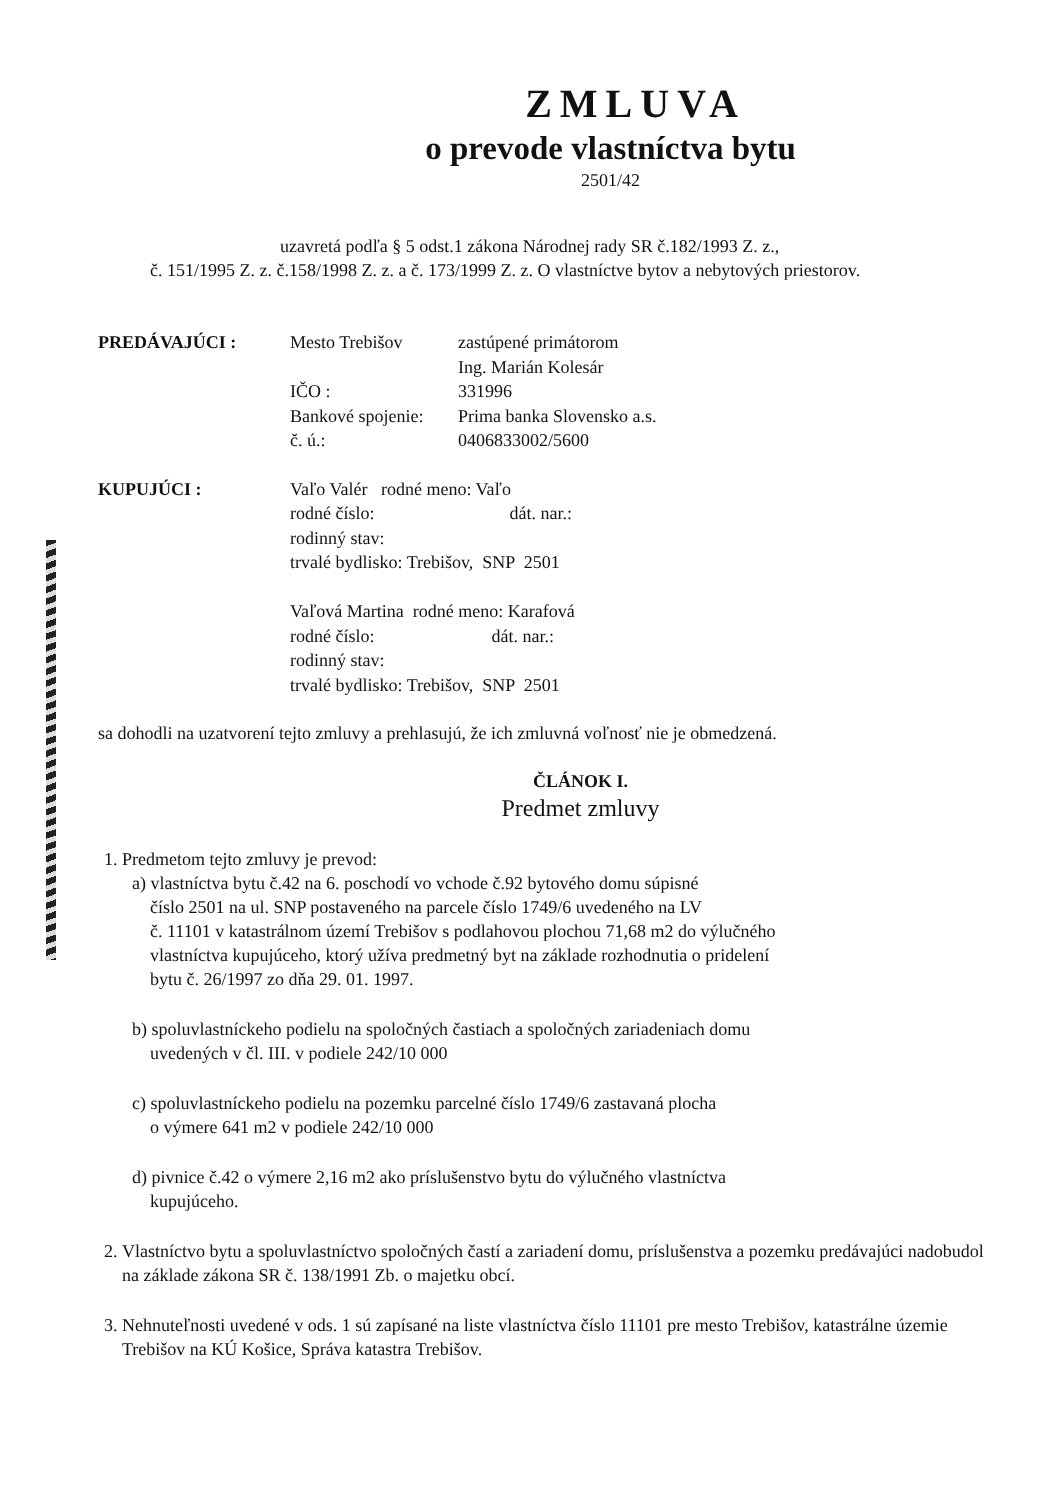ZMLUVA
o prevode vlastníctva bytu
2501/42
uzavretá podľa § 5 odst.1 zákona Národnej rady SR č.182/1993 Z. z.,
č. 151/1995 Z. z. č.158/1998 Z. z. a č. 173/1999 Z. z. O vlastníctve bytov a nebytových priestorov.
| PREDÁVAJÚCI : | Mesto Trebišov | zastúpené primátorom |
| | | Ing. Marián Kolesár |
| | IČO : | 331996 |
| | Bankové spojenie: | Prima banka Slovensko a.s. |
| | č. ú.: | 0406833002/5600 |
| KUPUJÚCI : | Vaľo Valér rodné meno: Vaľo rodné číslo: dát. nar.: rodinný stav: trvalé bydlisko: Trebišov, SNP 2501 Vaľová Martina rodné meno: Karafová rodné číslo: dát. nar.: rodinný stav: trvalé bydlisko: Trebišov, SNP 2501 | |
sa dohodli na uzatvorení tejto zmluvy a prehlasujú, že ich zmluvná voľnosť nie je obmedzená.
ČLÁNOK I.
Predmet zmluvy
1. Predmetom tejto zmluvy je prevod:
a) vlastníctva bytu č.42 na 6. poschodí vo vchode č.92 bytového domu súpisné
číslo 2501 na ul. SNP postaveného na parcele číslo 1749/6 uvedeného na LV
č. 11101 v katastrálnom území Trebišov s podlahovou plochou 71,68 m2 do výlučného
vlastníctva kupujúceho, ktorý užíva predmetný byt na základe rozhodnutia o pridelení
bytu č. 26/1997 zo dňa 29. 01. 1997.
b) spoluvlastníckeho podielu na spoločných častiach a spoločných zariadeniach domu
uvedených v čl. III. v podiele 242/10 000
c) spoluvlastníckeho podielu na pozemku parcelné číslo 1749/6 zastavaná plocha
o výmere 641 m2 v podiele 242/10 000
d) pivnice č.42 o výmere 2,16 m2 ako príslušenstvo bytu do výlučného vlastníctva
kupujúceho.
2. Vlastníctvo bytu a spoluvlastníctvo spoločných častí a zariadení domu, príslušenstva a pozemku predávajúci nadobudol na základe zákona SR č. 138/1991 Zb. o majetku obcí.
3. Nehnuteľnosti uvedené v ods. 1 sú zapísané na liste vlastníctva číslo 11101 pre mesto Trebišov, katastrálne územie Trebišov na KÚ Košice, Správa katastra Trebišov.